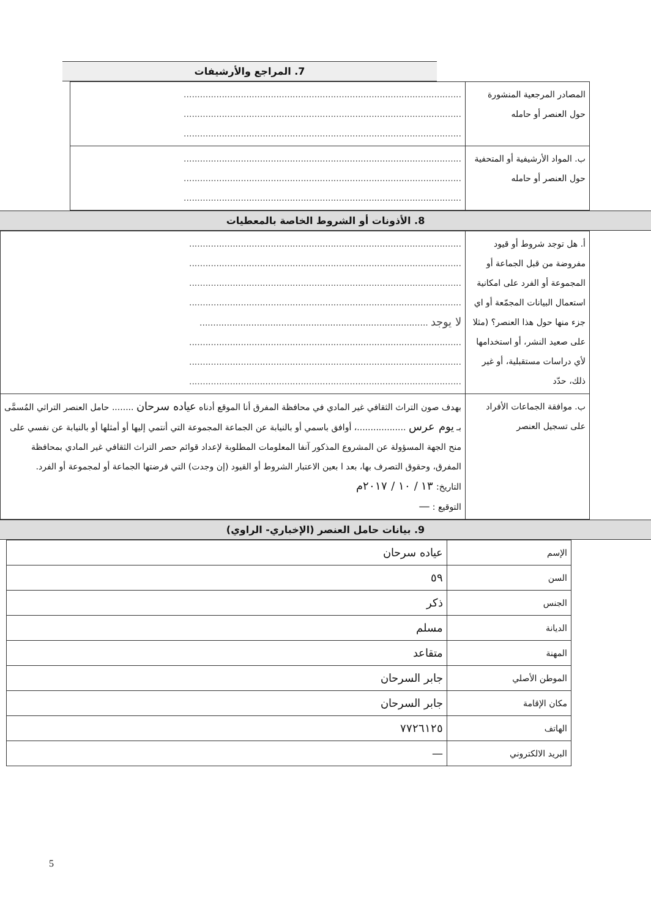7. المراجع والأرشيفات
| المصادر المرجعية المنشورة حول العنصر أو حامله | ...................................................................................................... ...................................................................................................... ...................................................................................................... |
| ب. المواد الأرشيفية أو المتحفية حول العنصر أو حامله | ...................................................................................................... ...................................................................................................... ...................................................................................................... |
8. الأذونات أو الشروط الخاصة بالمعطيات
| أ. هل توجد شروط أو قيود مفروضة من قبل الجماعة أو المجموعة أو الفرد على امكانية استعمال البيانات المجمّعة أو اي جزء منها حول هذا العنصر؟ (مثلا على صعيد النشر، أو استخدامها لأي دراسات مستقبلية، أو غير ذلك، حدّد | .................................................................................................... .................................................................................................... .................................................................................................... .................................................................................................... لا يوجد .................................................................................... .................................................................................................... .................................................................................................... .................................................................................................... |
| ب. موافقة الجماعات الأفراد على تسجيل العنصر | بهدف صون التراث الثقافي غير المادي في محافظة المفرق أنا الموقع أدناه عياده سرحان ........ حامل العنصر التراثي المُسمَّى بـ يوم عرس ..................، أوافق باسمي أو بالنيابة عن الجماعة المجموعة التي أنتمي إليها أو أمثلها أو بالنيابة عن نفسي على منح الجهة المسؤولة عن المشروع المذكور آنفا المعلومات المطلوبة لإعداد قوائم حصر التراث الثقافي غير المادي بمحافظة المفرق، وحقوق التصرف بها، بعد ا بعين الاعتبار الشروط أو القيود (إن وجدت) التي فرضتها الجماعة أو لمجموعة أو الفرد. التاريخ: ١٣ / ١٠ / ٢٠١٧م التوقيع : — |
9. بيانات حامل العنصر (الإخباري- الراوي)
| الإسم | عياده سرحان |
| السن | ٥٩ |
| الجنس | ذكر |
| الديانة | مسلم |
| المهنة | متقاعد |
| الموطن الأصلي | جابر السرحان |
| مكان الإقامة | جابر السرحان |
| الهاتف | ٧٧٢٦١٢٥ |
| البريد الالكتروني | — |
5